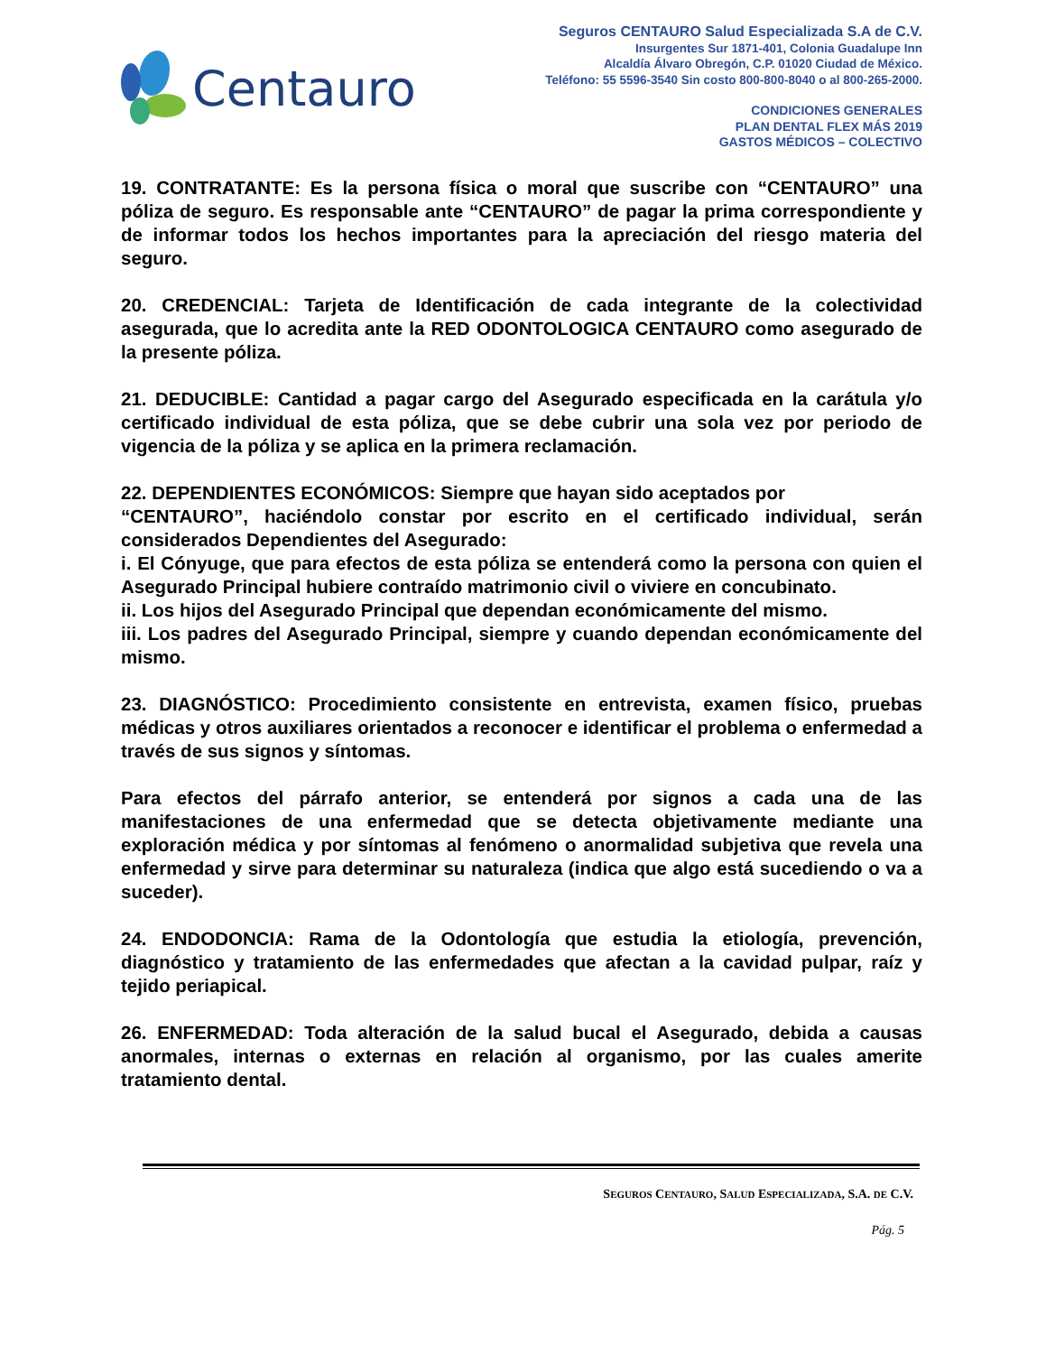Centauro
Seguros CENTAURO Salud Especializada S.A de C.V.
Insurgentes Sur 1871-401, Colonia Guadalupe Inn
Alcaldía Álvaro Obregón, C.P. 01020 Ciudad de México.
Teléfono: 55 5596-3540 Sin costo 800-800-8040 o al 800-265-2000.
CONDICIONES GENERALES
PLAN DENTAL FLEX MÁS 2019
GASTOS MÉDICOS – COLECTIVO
19. CONTRATANTE: Es la persona física o moral que suscribe con “CENTAURO” una póliza de seguro. Es responsable ante “CENTAURO” de pagar la prima correspondiente y de informar todos los hechos importantes para la apreciación del riesgo materia del seguro.
20. CREDENCIAL: Tarjeta de Identificación de cada integrante de la colectividad asegurada, que lo acredita ante la RED ODONTOLOGICA CENTAURO como asegurado de la presente póliza.
21. DEDUCIBLE: Cantidad a pagar cargo del Asegurado especificada en la carátula y/o certificado individual de esta póliza, que se debe cubrir una sola vez por periodo de vigencia de la póliza y se aplica en la primera reclamación.
22. DEPENDIENTES ECONÓMICOS: Siempre que hayan sido aceptados por
“CENTAURO”, haciéndolo constar por escrito en el certificado individual, serán considerados Dependientes del Asegurado:
i. El Cónyuge, que para efectos de esta póliza se entenderá como la persona con quien el Asegurado Principal hubiere contraído matrimonio civil o viviere en concubinato.
ii. Los hijos del Asegurado Principal que dependan económicamente del mismo.
iii. Los padres del Asegurado Principal, siempre y cuando dependan económicamente del mismo.
23. DIAGNÓSTICO: Procedimiento consistente en entrevista, examen físico, pruebas médicas y otros auxiliares orientados a reconocer e identificar el problema o enfermedad a través de sus signos y síntomas.
Para efectos del párrafo anterior, se entenderá por signos a cada una de las manifestaciones de una enfermedad que se detecta objetivamente mediante una exploración médica y por síntomas al fenómeno o anormalidad subjetiva que revela una enfermedad y sirve para determinar su naturaleza (indica que algo está sucediendo o va a suceder).
24. ENDODONCIA: Rama de la Odontología que estudia la etiología, prevención, diagnóstico y tratamiento de las enfermedades que afectan a la cavidad pulpar, raíz y tejido periapical.
26. ENFERMEDAD: Toda alteración de la salud bucal el Asegurado, debida a causas anormales, internas o externas en relación al organismo, por las cuales amerite tratamiento dental.
SEGUROS CENTAURO, SALUD ESPECIALIZADA, S.A. DE C.V.
Pág. 5